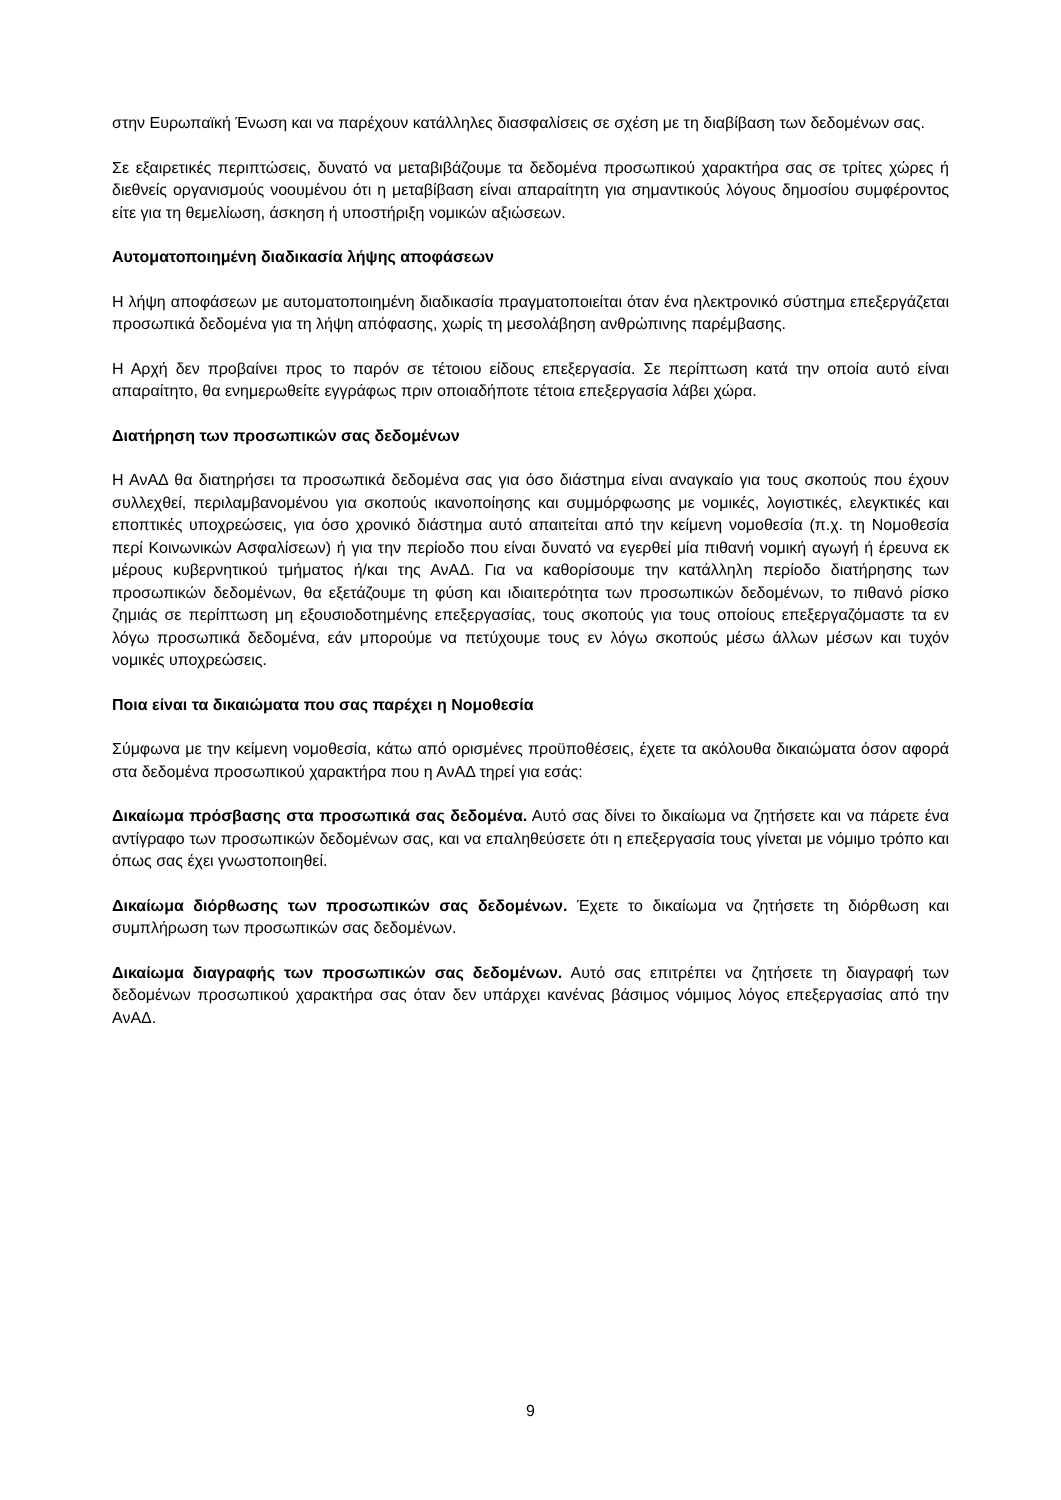στην Ευρωπαϊκή Ένωση και να παρέχουν κατάλληλες διασφαλίσεις σε σχέση με τη διαβίβαση των δεδομένων σας.
Σε εξαιρετικές περιπτώσεις, δυνατό να μεταβιβάζουμε τα δεδομένα προσωπικού χαρακτήρα σας σε τρίτες χώρες ή διεθνείς οργανισμούς νοουμένου ότι η μεταβίβαση είναι απαραίτητη για σημαντικούς λόγους δημοσίου συμφέροντος είτε για τη θεμελίωση, άσκηση ή υποστήριξη νομικών αξιώσεων.
Αυτοματοποιημένη διαδικασία λήψης αποφάσεων
Η λήψη αποφάσεων με αυτοματοποιημένη διαδικασία πραγματοποιείται όταν ένα ηλεκτρονικό σύστημα επεξεργάζεται προσωπικά δεδομένα για τη λήψη απόφασης, χωρίς τη μεσολάβηση ανθρώπινης παρέμβασης.
Η Αρχή δεν προβαίνει προς το παρόν σε τέτοιου είδους επεξεργασία. Σε περίπτωση κατά την οποία αυτό είναι απαραίτητο, θα ενημερωθείτε εγγράφως πριν οποιαδήποτε τέτοια επεξεργασία λάβει χώρα.
Διατήρηση των προσωπικών σας δεδομένων
Η ΑνΑΔ θα διατηρήσει τα προσωπικά δεδομένα σας για όσο διάστημα είναι αναγκαίο για τους σκοπούς που έχουν συλλεχθεί, περιλαμβανομένου για σκοπούς ικανοποίησης και συμμόρφωσης με νομικές, λογιστικές, ελεγκτικές και εποπτικές υποχρεώσεις, για όσο χρονικό διάστημα αυτό απαιτείται από την κείμενη νομοθεσία (π.χ. τη Νομοθεσία περί Κοινωνικών Ασφαλίσεων) ή για την περίοδο που είναι δυνατό να εγερθεί μία πιθανή νομική αγωγή ή έρευνα εκ μέρους κυβερνητικού τμήματος ή/και της ΑνΑΔ. Για να καθορίσουμε την κατάλληλη περίοδο διατήρησης των προσωπικών δεδομένων, θα εξετάζουμε τη φύση και ιδιαιτερότητα των προσωπικών δεδομένων, το πιθανό ρίσκο ζημιάς σε περίπτωση μη εξουσιοδοτημένης επεξεργασίας, τους σκοπούς για τους οποίους επεξεργαζόμαστε τα εν λόγω προσωπικά δεδομένα, εάν μπορούμε να πετύχουμε τους εν λόγω σκοπούς μέσω άλλων μέσων και τυχόν νομικές υποχρεώσεις.
Ποια είναι τα δικαιώματα που σας παρέχει η Νομοθεσία
Σύμφωνα με την κείμενη νομοθεσία, κάτω από ορισμένες προϋποθέσεις, έχετε τα ακόλουθα δικαιώματα όσον αφορά στα δεδομένα προσωπικού χαρακτήρα που η ΑνΑΔ τηρεί για εσάς:
Δικαίωμα πρόσβασης στα προσωπικά σας δεδομένα. Αυτό σας δίνει το δικαίωμα να ζητήσετε και να πάρετε ένα αντίγραφο των προσωπικών δεδομένων σας, και να επαληθεύσετε ότι η επεξεργασία τους γίνεται με νόμιμο τρόπο και όπως σας έχει γνωστοποιηθεί.
Δικαίωμα διόρθωσης των προσωπικών σας δεδομένων. Έχετε το δικαίωμα να ζητήσετε τη διόρθωση και συμπλήρωση των προσωπικών σας δεδομένων.
Δικαίωμα διαγραφής των προσωπικών σας δεδομένων. Αυτό σας επιτρέπει να ζητήσετε τη διαγραφή των δεδομένων προσωπικού χαρακτήρα σας όταν δεν υπάρχει κανένας βάσιμος νόμιμος λόγος επεξεργασίας από την ΑνΑΔ.
9